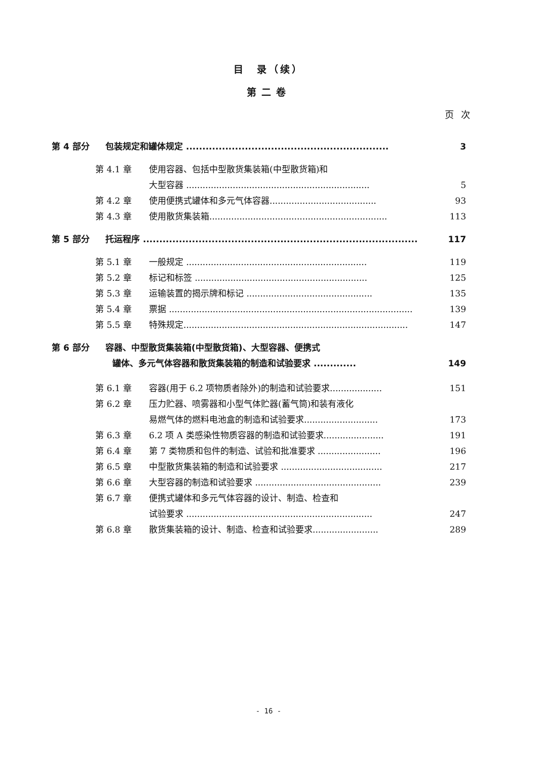目　录（续）
第二卷
页次
第 4 部分 包装规定和罐体规定 .............................................................. 3
第 4.1 章 使用容器、包括中型散货集装箱(中型散货箱)和
大型容器 ................................................................... 5
第 4.2 章 使用便携式罐体和多元气体容器....................................... 93
第 4.3 章 使用散货集装箱................................................................. 113
第 5 部分 托运程序 .................................................................................... 117
第 5.1 章 一般规定 .................................................................. 119
第 5.2 章 标记和标签 ............................................................... 125
第 5.3 章 运输装置的揭示牌和标记 .............................................. 135
第 5.4 章 票据 ......................................................................................... 139
第 5.5 章 特殊规定.................................................................................. 147
第 6 部分 容器、中型散货集装箱(中型散货箱)、大型容器、便携式
罐体、多元气体容器和散货集装箱的制造和试验要求 ............. 149
第 6.1 章 容器(用于 6.2 项物质者除外)的制造和试验要求................... 151
第 6.2 章 压力贮器、喷雾器和小型气体贮器(蓄气筒)和装有液化
易燃气体的燃料电池盒的制造和试验要求........................... 173
第 6.3 章 6.2 项 A 类感染性物质容器的制造和试验要求...................... 191
第 6.4 章 第 7 类物质和包件的制造、试验和批准要求 ....................... 196
第 6.5 章 中型散货集装箱的制造和试验要求 ..................................... 217
第 6.6 章 大型容器的制造和试验要求 .............................................. 239
第 6.7 章 便携式罐体和多元气体容器的设计、制造、检查和
试验要求 .................................................................... 247
第 6.8 章 散货集装箱的设计、制造、检查和试验要求........................ 289
- 16 -